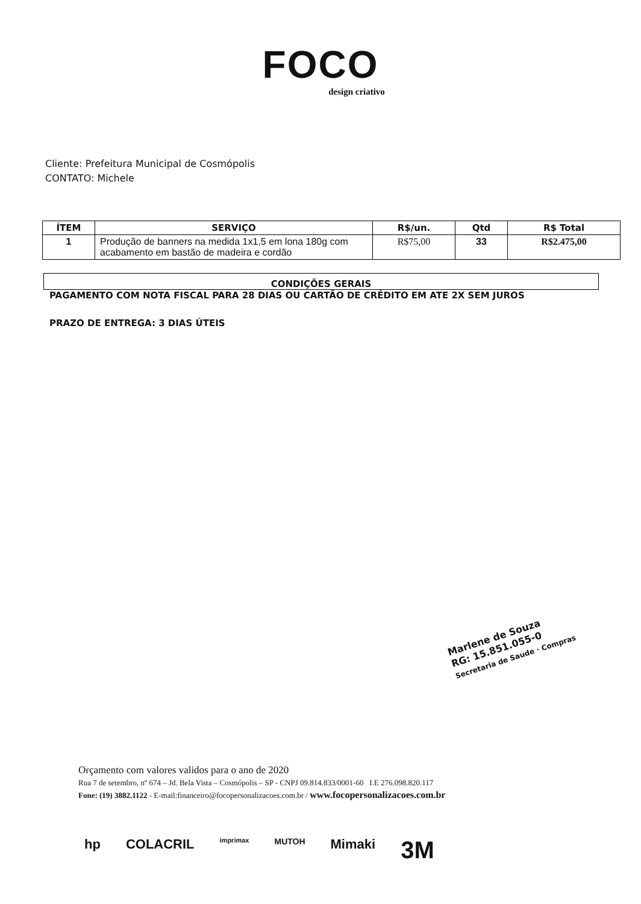FOCO
design criativo
Cliente: Prefeitura Municipal de Cosmópolis
CONTATO: Michele
| ÍTEM | SERVIÇO | R$/un. | Qtd | R$ Total |
| --- | --- | --- | --- | --- |
| 1 | Produção de banners na medida 1x1,5 em lona 180g com acabamento em bastão de madeira e cordão | R$75,00 | 33 | R$2.475,00 |
CONDIÇÕES GERAIS
PAGAMENTO COM NOTA FISCAL PARA 28 DIAS OU CARTÃO DE CRÉDITO EM ATE 2X SEM JUROS
PRAZO DE ENTREGA: 3 DIAS ÚTEIS
Marlene de Souza
RG: 15.851.055-0
Secretaria de Saude · Compras
Orçamento com valores validos para o ano de 2020
Rua 7 de setembro, nº 674 – Jd. Bela Vista – Cosmópolis – SP - CNPJ 09.814.833/0001-60 I.E 276.098.820.117
Fone: (19) 3882.1122 - E-mail:financeiro@focopersonalizacoes.com.br / www.focopersonalizacoes.com.br
hp COLACRIL imprimax MUTOH Mimaki 3M